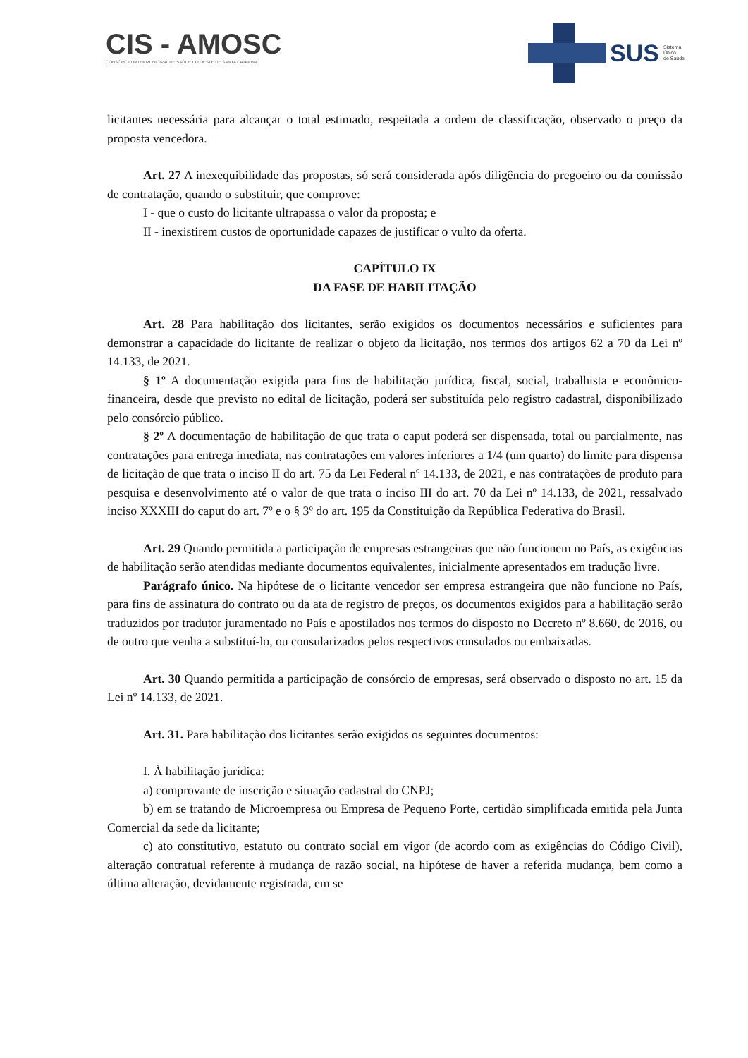CIS - AMOSC
CONSÓRCIO INTERMUNICIPAL DE SAÚDE DO OESTE DE SANTA CATARINA
SUS Sistema
Único
de Saúde
licitantes necessária para alcançar o total estimado, respeitada a ordem de classificação, observado o preço da proposta vencedora.
Art. 27 A inexequibilidade das propostas, só será considerada após diligência do pregoeiro ou da comissão de contratação, quando o substituir, que comprove:
I - que o custo do licitante ultrapassa o valor da proposta; e
II - inexistirem custos de oportunidade capazes de justificar o vulto da oferta.
CAPÍTULO IX
DA FASE DE HABILITAÇÃO
Art. 28 Para habilitação dos licitantes, serão exigidos os documentos necessários e suficientes para demonstrar a capacidade do licitante de realizar o objeto da licitação, nos termos dos artigos 62 a 70 da Lei nº 14.133, de 2021.
§ 1º A documentação exigida para fins de habilitação jurídica, fiscal, social, trabalhista e econômico-financeira, desde que previsto no edital de licitação, poderá ser substituída pelo registro cadastral, disponibilizado pelo consórcio público.
§ 2º A documentação de habilitação de que trata o caput poderá ser dispensada, total ou parcialmente, nas contratações para entrega imediata, nas contratações em valores inferiores a 1/4 (um quarto) do limite para dispensa de licitação de que trata o inciso II do art. 75 da Lei Federal nº 14.133, de 2021, e nas contratações de produto para pesquisa e desenvolvimento até o valor de que trata o inciso III do art. 70 da Lei nº 14.133, de 2021, ressalvado inciso XXXIII do caput do art. 7º e o § 3º do art. 195 da Constituição da República Federativa do Brasil.
Art. 29 Quando permitida a participação de empresas estrangeiras que não funcionem no País, as exigências de habilitação serão atendidas mediante documentos equivalentes, inicialmente apresentados em tradução livre.
Parágrafo único. Na hipótese de o licitante vencedor ser empresa estrangeira que não funcione no País, para fins de assinatura do contrato ou da ata de registro de preços, os documentos exigidos para a habilitação serão traduzidos por tradutor juramentado no País e apostilados nos termos do disposto no Decreto nº 8.660, de 2016, ou de outro que venha a substituí-lo, ou consularizados pelos respectivos consulados ou embaixadas.
Art. 30 Quando permitida a participação de consórcio de empresas, será observado o disposto no art. 15 da Lei nº 14.133, de 2021.
Art. 31. Para habilitação dos licitantes serão exigidos os seguintes documentos:
I. À habilitação jurídica:
a) comprovante de inscrição e situação cadastral do CNPJ;
b) em se tratando de Microempresa ou Empresa de Pequeno Porte, certidão simplificada emitida pela Junta Comercial da sede da licitante;
c) ato constitutivo, estatuto ou contrato social em vigor (de acordo com as exigências do Código Civil), alteração contratual referente à mudança de razão social, na hipótese de haver a referida mudança, bem como a última alteração, devidamente registrada, em se